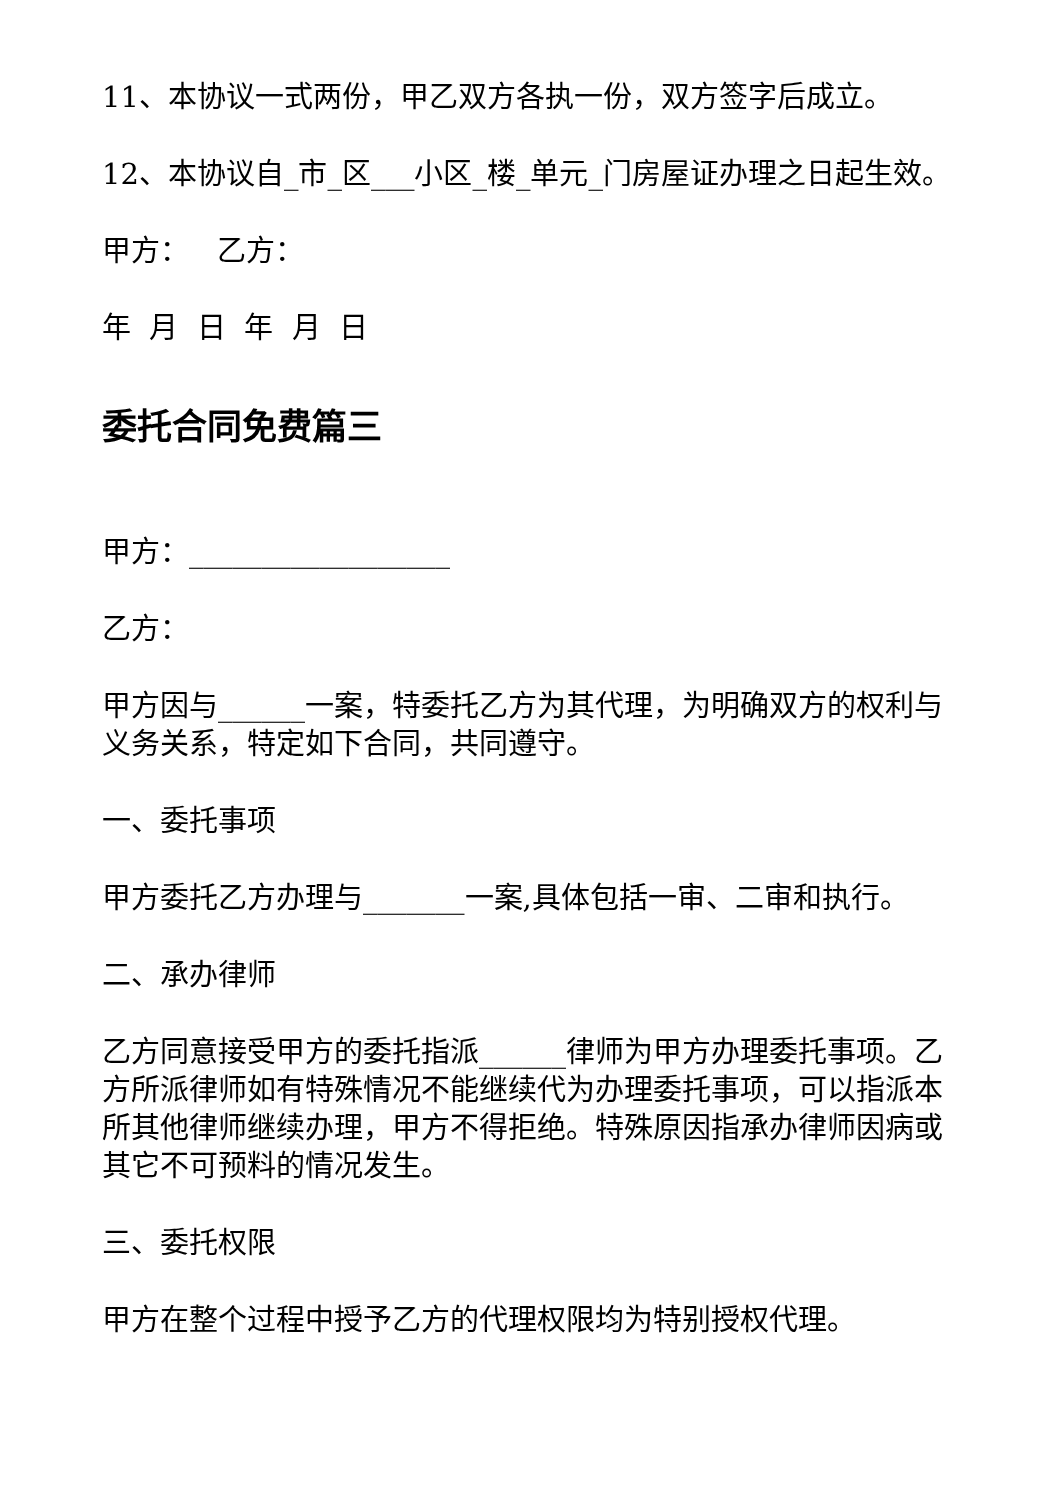11、本协议一式两份，甲乙双方各执一份，双方签字后成立。
12、本协议自_市_区___小区_楼_单元_门房屋证办理之日起生效。
甲方： 乙方：
年 月 日 年 月 日
委托合同免费篇三
甲方：__________________
乙方：
甲方因与______一案，特委托乙方为其代理，为明确双方的权利与义务关系，特定如下合同，共同遵守。
一、委托事项
甲方委托乙方办理与_______一案,具体包括一审、二审和执行。
二、承办律师
乙方同意接受甲方的委托指派______律师为甲方办理委托事项。乙方所派律师如有特殊情况不能继续代为办理委托事项，可以指派本所其他律师继续办理，甲方不得拒绝。特殊原因指承办律师因病或其它不可预料的情况发生。
三、委托权限
甲方在整个过程中授予乙方的代理权限均为特别授权代理。